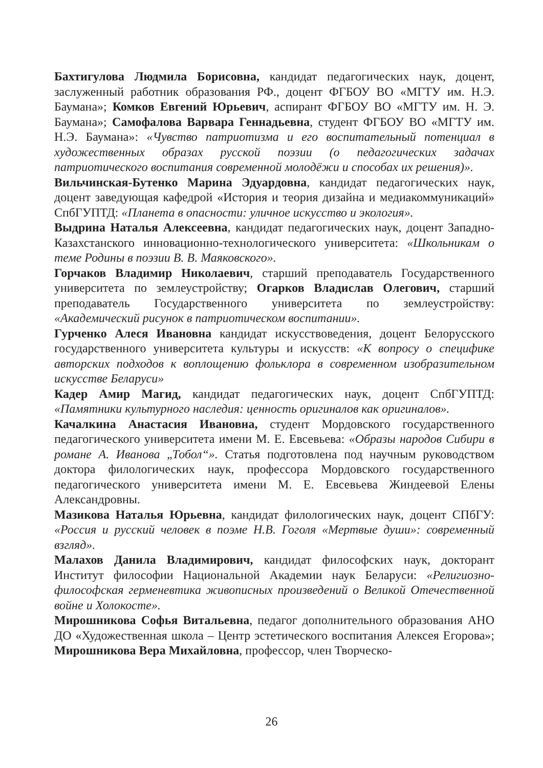Бахтигулова Людмила Борисовна, кандидат педагогических наук, доцент, заслуженный работник образования РФ., доцент ФГБОУ ВО «МГТУ им. Н.Э. Баумана»; Комков Евгений Юрьевич, аспирант ФГБОУ ВО «МГТУ им. Н. Э. Баумана»; Самофалова Варвара Геннадьевна, студент ФГБОУ ВО «МГТУ им. Н.Э. Баумана»: «Чувство патриотизма и его воспитательный потенциал в художественных образах русской поэзии (о педагогических задачах патриотического воспитания современной молодёжи и способах их решения)».
Вильчинская-Бутенко Марина Эдуардовна, кандидат педагогических наук, доцент заведующая кафедрой «История и теория дизайна и медиакоммуникаций» СпбГУПТД: «Планета в опасности: уличное искусство и экология».
Выдрина Наталья Алексеевна, кандидат педагогических наук, доцент Западно-Казахстанского инновационно-технологического университета: «Школьникам о теме Родины в поэзии В. В. Маяковского».
Горчаков Владимир Николаевич, старший преподаватель Государственного университета по землеустройству; Огарков Владислав Олегович, старший преподаватель Государственного университета по землеустройству: «Академический рисунок в патриотическом воспитании».
Гурченко Алеся Ивановна кандидат искусствоведения, доцент Белорусского государственного университета культуры и искусств: «К вопросу о специфике авторских подходов к воплощению фольклора в современном изобразительном искусстве Беларуси»
Кадер Амир Магид, кандидат педагогических наук, доцент СпбГУПТД: «Памятники культурного наследия: ценность оригиналов как оригиналов».
Качалкина Анастасия Ивановна, студент Мордовского государственного педагогического университета имени М. Е. Евсевьева: «Образы народов Сибири в романе А. Иванова „Тобол“». Статья подготовлена под научным руководством доктора филологических наук, профессора Мордовского государственного педагогического университета имени М. Е. Евсевьева Жиндеевой Елены Александровны.
Мазикова Наталья Юрьевна, кандидат филологических наук, доцент СПбГУ: «Россия и русский человек в поэме Н.В. Гоголя «Мертвые души»: современный взгляд».
Малахов Данила Владимирович, кандидат философских наук, докторант Институт философии Национальной Академии наук Беларуси: «Религиозно-философская герменевтика живописных произведений о Великой Отечественной войне и Холокосте».
Мирошникова Софья Витальевна, педагог дополнительного образования АНО ДО «Художественная школа – Центр эстетического воспитания Алексея Егорова»; Мирошникова Вера Михайловна, профессор, член Творческо-
26